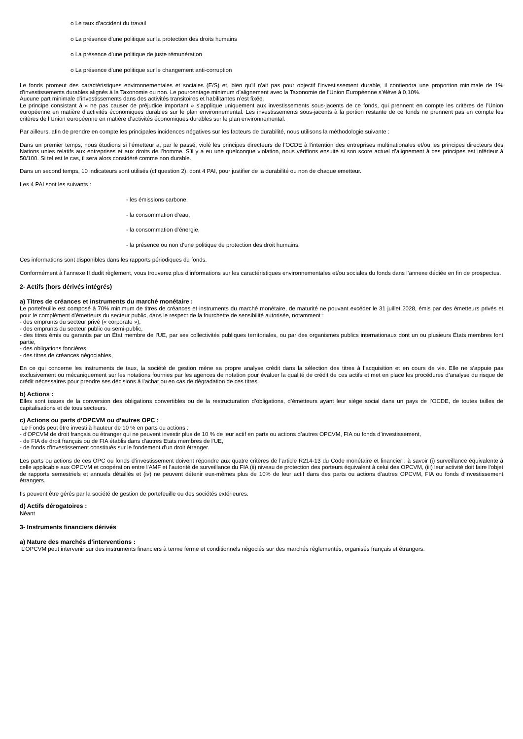o Le taux d’accident du travail
o La présence d’une politique sur la protection des droits humains
o La présence d’une politique de juste rémunération
o La présence d’une politique sur le changement anti-corruption
Le fonds promeut des caractéristiques environnementales et sociales (E/S) et, bien qu'il n'ait pas pour objectif l'investissement durable, il contiendra une proportion minimale de 1% d'investissements durables alignés à la Taxonomie ou non. Le pourcentage minimum d’alignement avec la Taxonomie de l’Union Européenne s’élève à 0,10%.
Aucune part minimale d’investissements dans des activités transitoires et habilitantes n’est fixée.
Le principe consistant à « ne pas causer de préjudice important » s’applique uniquement aux investissements sous-jacents de ce fonds, qui prennent en compte les critères de l’Union européenne en matière d’activités économiques durables sur le plan environnemental. Les investissements sous-jacents à la portion restante de ce fonds ne prennent pas en compte les critères de l’Union européenne en matière d’activités économiques durables sur le plan environnemental.
Par ailleurs, afin de prendre en compte les principales incidences négatives sur les facteurs de durabilité, nous utilisons la méthodologie suivante :
Dans un premier temps, nous étudions si l’émetteur a, par le passé, violé les principes directeurs de l'OCDE à l'intention des entreprises multinationales et/ou les principes directeurs des Nations unies relatifs aux entreprises et aux droits de l’homme. S’il y a eu une quelconque violation, nous vérifions ensuite si son score actuel d’alignement à ces principes est inférieur à 50/100. Si tel est le cas, il sera alors considéré comme non durable.
Dans un second temps, 10 indicateurs sont utilisés (cf question 2), dont 4 PAI, pour justifier de la durabilité ou non de chaque emetteur.
Les 4 PAI sont les suivants :
- les émissions carbone,
- la consommation d’eau,
- la consommation d’énergie,
- la présence ou non d’une politique de protection des droit humains.
Ces informations sont disponibles dans les rapports périodiques du fonds.
Conformément à l’annexe II dudit règlement, vous trouverez plus d’informations sur les caractéristiques environnementales et/ou sociales du fonds dans l’annexe dédiée en fin de prospectus.
2- Actifs (hors dérivés intégrés)
a) Titres de créances et instruments du marché monétaire :
Le portefeuille est composé à 70% minimum de titres de créances et instruments du marché monétaire, de maturité ne pouvant excéder le 31 juillet 2028, émis par des émetteurs privés et pour le complément d’émetteurs du secteur public, dans le respect de la fourchette de sensibilité autorisée, notamment :
- des emprunts du secteur privé (« corporate »),
- des emprunts du secteur public ou semi-public,
- des titres émis ou garantis par un État membre de l'UE, par ses collectivités publiques territoriales, ou par des organismes publics internationaux dont un ou plusieurs États membres font partie,
- des obligations foncières,
- des titres de créances négociables,
En ce qui concerne les instruments de taux, la société de gestion mène sa propre analyse crédit dans la sélection des titres à l’acquisition et en cours de vie. Elle ne s’appuie pas exclusivement ou mécaniquement sur les notations fournies par les agences de notation pour évaluer la qualité de crédit de ces actifs et met en place les procédures d’analyse du risque de crédit nécessaires pour prendre ses décisions à l’achat ou en cas de dégradation de ces titres
b) Actions :
Elles sont issues de la conversion des obligations convertibles ou de la restructuration d’obligations, d’émetteurs ayant leur siège social dans un pays de l’OCDE, de toutes tailles de capitalisations et de tous secteurs.
c) Actions ou parts d’OPCVM ou d’autres OPC :
Le Fonds peut être investi à hauteur de 10 % en parts ou actions :
- d'OPCVM de droit français ou étranger qui ne peuvent investir plus de 10 % de leur actif en parts ou actions d’autres OPCVM, FIA ou fonds d’investissement,
- de FIA de droit français ou de FIA établis dans d'autres Etats membres de l'UE,
- de fonds d'investissement constitués sur le fondement d'un droit étranger.
Les parts ou actions de ces OPC ou fonds d’investissement doivent répondre aux quatre critères de l’article R214-13 du Code monétaire et financier ; à savoir (i) surveillance équivalente à celle applicable aux OPCVM et coopération entre l’AMF et l’autorité de surveillance du FIA (ii) niveau de protection des porteurs équivalent à celui des OPCVM, (iii) leur activité doit faire l’objet de rapports semestriels et annuels détaillés et (iv) ne peuvent détenir eux-mêmes plus de 10% de leur actif dans des parts ou actions d'autres OPCVM, FIA ou fonds d'investissement étrangers.
Ils peuvent être gérés par la société de gestion de portefeuille ou des sociétés extérieures.
d) Actifs dérogatoires :
Néant
3- Instruments financiers dérivés
a) Nature des marchés d’interventions :
L’OPCVM peut intervenir sur des instruments financiers à terme ferme et conditionnels négociés sur des marchés réglementés, organisés français et étrangers.